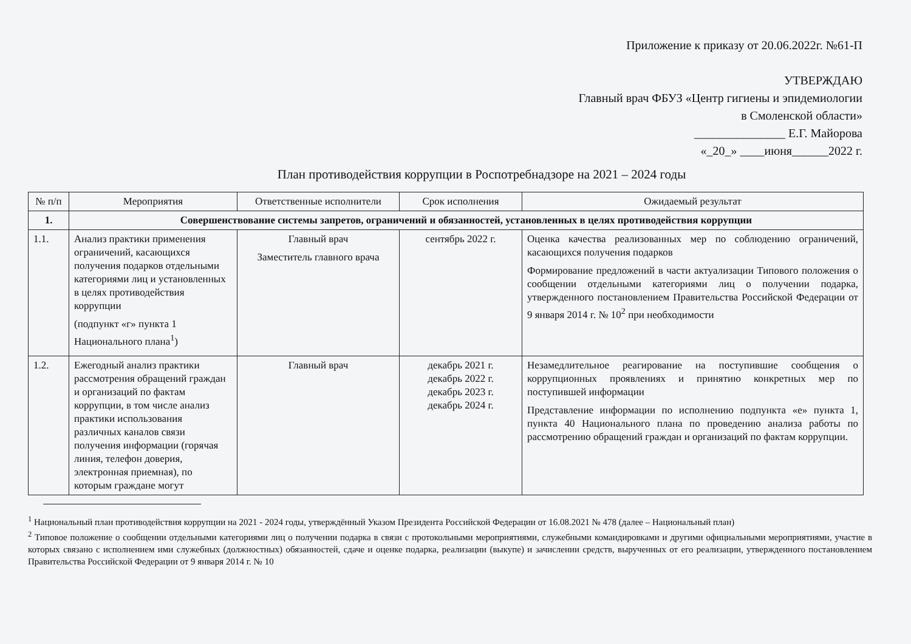Приложение к приказу от 20.06.2022г. №61-П
УТВЕРЖДАЮ
Главный врач ФБУЗ «Центр гигиены и эпидемиологии в Смоленской области»
_______________ Е.Г. Майорова
«_20_» ____июня______2022 г.
План противодействия коррупции в Роспотребнадзоре на 2021 – 2024 годы
| № п/п | Мероприятия | Ответственные исполнители | Срок исполнения | Ожидаемый результат |
| --- | --- | --- | --- | --- |
| 1. | Совершенствование системы запретов, ограничений и обязанностей, установленных в целях противодействия коррупции | | | |
| 1.1. | Анализ практики применения ограничений, касающихся получения подарков отдельными категориями лиц и установленных в целях противодействия коррупции (подпункт «г» пункта 1 Национального плана<sup>1</sup>) | Главный врач Заместитель главного врача | сентябрь 2022 г. | Оценка качества реализованных мер по соблюдению ограничений, касающихся получения подарков Формирование предложений в части актуализации Типового положения о сообщении отдельными категориями лиц о получении подарка, утвержденного постановлением Правительства Российской Федерации от 9 января 2014 г. № 10<sup>2</sup> при необходимости |
| 1.2. | Ежегодный анализ практики рассмотрения обращений граждан и организаций по фактам коррупции, в том числе анализ практики использования различных каналов связи получения информации (горячая линия, телефон доверия, электронная приемная), по которым граждане могут | Главный врач | декабрь 2021 г. декабрь 2022 г. декабрь 2023 г. декабрь 2024 г. | Незамедлительное реагирование на поступившие сообщения о коррупционных проявлениях и принятию конкретных мер по поступившей информации Представление информации по исполнению подпункта «е» пункта 1, пункта 40 Национального плана по проведению анализа работы по рассмотрению обращений граждан и организаций по фактам коррупции. |
<sup>1</sup> Национальный план противодействия коррупции на 2021 - 2024 годы, утверждённый Указом Президента Российской Федерации от 16.08.2021 № 478 (далее – Национальный план)
<sup>2</sup> Типовое положение о сообщении отдельными категориями лиц о получении подарка в связи с протокольными мероприятиями, служебными командировками и другими официальными мероприятиями, участие в которых связано с исполнением ими служебных (должностных) обязанностей, сдаче и оценке подарка, реализации (выкупе) и зачислении средств, вырученных от его реализации, утвержденного постановлением Правительства Российской Федерации от 9 января 2014 г. № 10